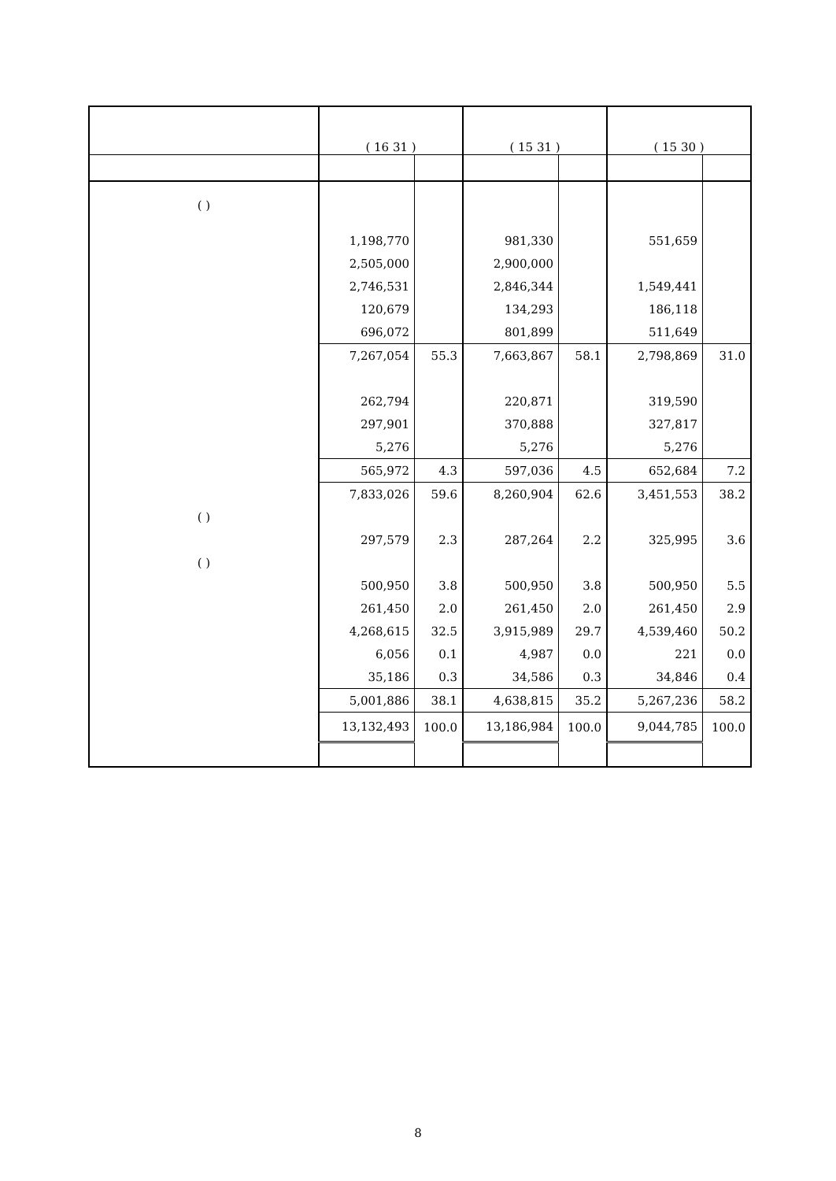| | ( 16 31 ) | | ( 15 31 ) | | ( 15 30 ) | |
| --- | --- | --- | --- | --- | --- | --- |
| ( ) | | | | | | |
| | 1,198,770 | | 981,330 | | 551,659 | |
| | 2,505,000 | | 2,900,000 | | | |
| | 2,746,531 | | 2,846,344 | | 1,549,441 | |
| | 120,679 | | 134,293 | | 186,118 | |
| | 696,072 | | 801,899 | | 511,649 | |
| | 7,267,054 | 55.3 | 7,663,867 | 58.1 | 2,798,869 | 31.0 |
| | 262,794 | | 220,871 | | 319,590 | |
| | 297,901 | | 370,888 | | 327,817 | |
| | 5,276 | | 5,276 | | 5,276 | |
| | 565,972 | 4.3 | 597,036 | 4.5 | 652,684 | 7.2 |
| | 7,833,026 | 59.6 | 8,260,904 | 62.6 | 3,451,553 | 38.2 |
| ( ) | | | | | | |
| | 297,579 | 2.3 | 287,264 | 2.2 | 325,995 | 3.6 |
| ( ) | | | | | | |
| | 500,950 | 3.8 | 500,950 | 3.8 | 500,950 | 5.5 |
| | 261,450 | 2.0 | 261,450 | 2.0 | 261,450 | 2.9 |
| | 4,268,615 | 32.5 | 3,915,989 | 29.7 | 4,539,460 | 50.2 |
| | 6,056 | 0.1 | 4,987 | 0.0 | 221 | 0.0 |
| | 35,186 | 0.3 | 34,586 | 0.3 | 34,846 | 0.4 |
| | 5,001,886 | 38.1 | 4,638,815 | 35.2 | 5,267,236 | 58.2 |
| | 13,132,493 | 100.0 | 13,186,984 | 100.0 | 9,044,785 | 100.0 |
8